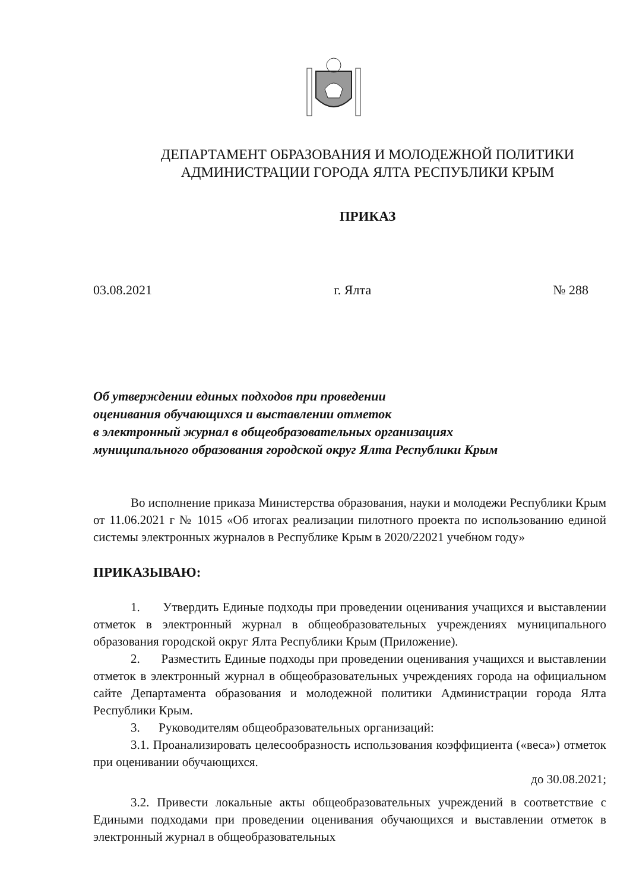ДЕПАРТАМЕНТ ОБРАЗОВАНИЯ И МОЛОДЕЖНОЙ ПОЛИТИКИ
АДМИНИСТРАЦИИ ГОРОДА ЯЛТА РЕСПУБЛИКИ КРЫМ
ПРИКАЗ
03.08.2021 г. Ялта № 288
Об утверждении единых подходов при проведении
оценивания обучающихся и выставлении отметок
в электронный журнал в общеобразовательных организациях
муниципального образования городской округ Ялта Республики Крым
Во исполнение приказа Министерства образования, науки и молодежи Республики Крым от 11.06.2021 г № 1015 «Об итогах реализации пилотного проекта по использованию единой системы электронных журналов в Республике Крым в 2020/22021 учебном году»
ПРИКАЗЫВАЮ:
1. Утвердить Единые подходы при проведении оценивания учащихся и выставлении отметок в электронный журнал в общеобразовательных учреждениях муниципального образования городской округ Ялта Республики Крым (Приложение).
2. Разместить Единые подходы при проведении оценивания учащихся и выставлении отметок в электронный журнал в общеобразовательных учреждениях города на официальном сайте Департамента образования и молодежной политики Администрации города Ялта Республики Крым.
3. Руководителям общеобразовательных организаций:
3.1. Проанализировать целесообразность использования коэффициента («веса») отметок при оценивании обучающихся.
до 30.08.2021;
3.2. Привести локальные акты общеобразовательных учреждений в соответствие с Едиными подходами при проведении оценивания обучающихся и выставлении отметок в электронный журнал в общеобразовательных